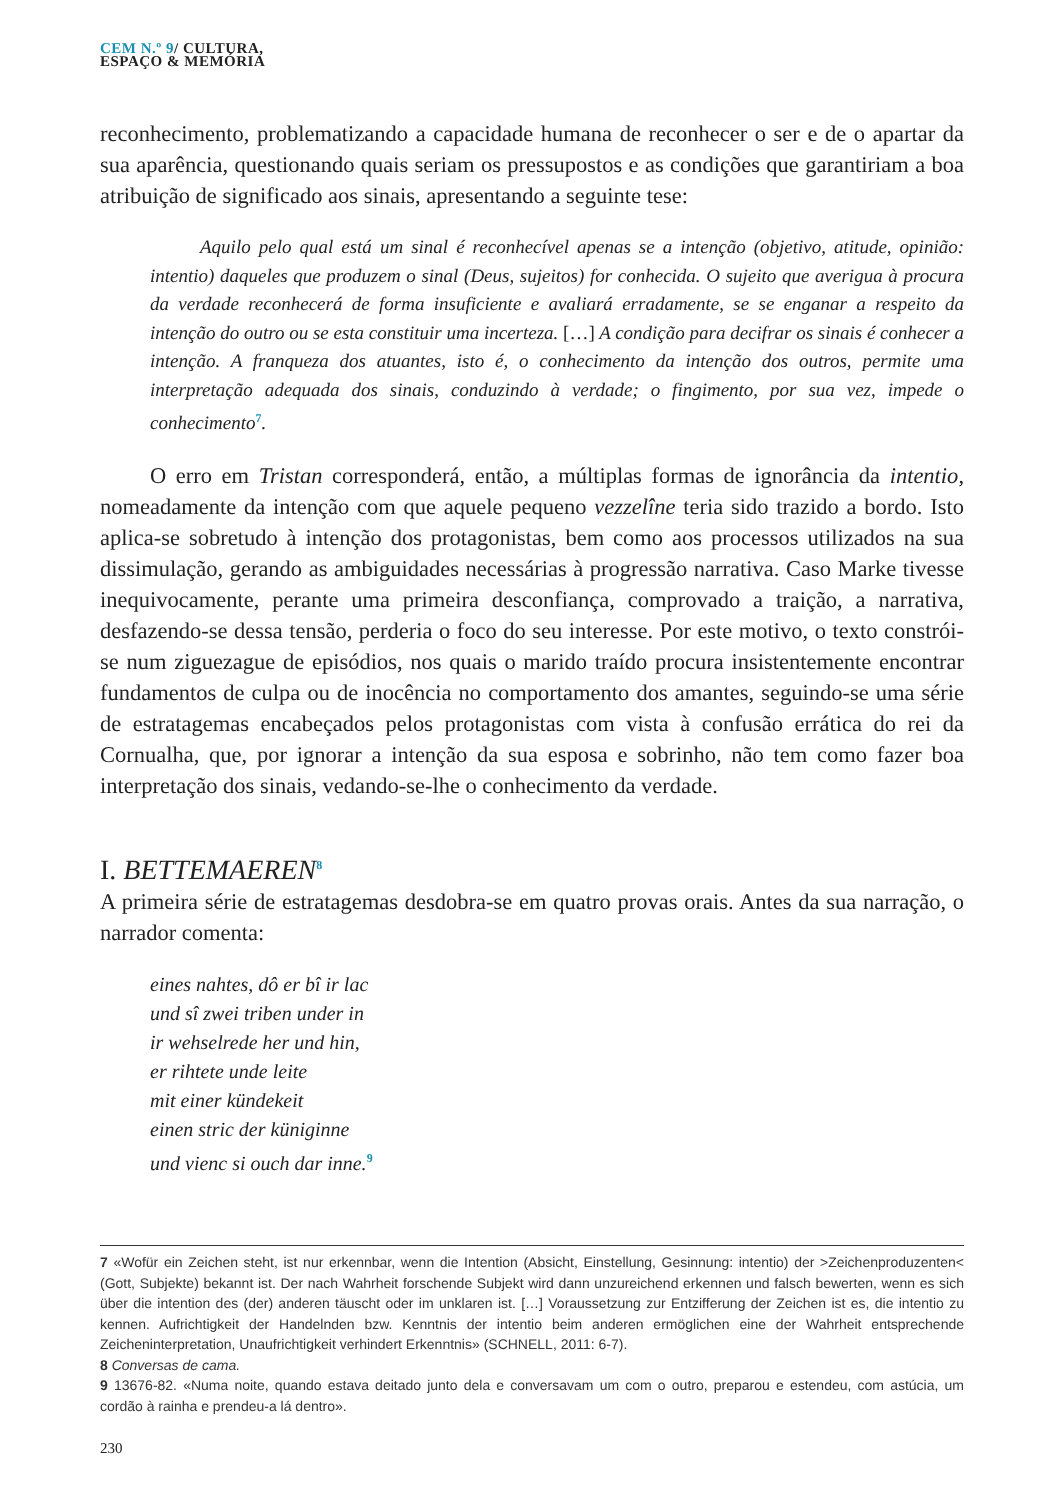CEM N.º 9/ CULTURA,
ESPAÇO & MEMÓRIA
reconhecimento, problematizando a capacidade humana de reconhecer o ser e de o apartar da sua aparência, questionando quais seriam os pressupostos e as condições que garantiriam a boa atribuição de significado aos sinais, apresentando a seguinte tese:
Aquilo pelo qual está um sinal é reconhecível apenas se a intenção (objetivo, atitude, opinião: intentio) daqueles que produzem o sinal (Deus, sujeitos) for conhecida. O sujeito que averigua à procura da verdade reconhecerá de forma insuficiente e avaliará erradamente, se se enganar a respeito da intenção do outro ou se esta constituir uma incerteza. […] A condição para decifrar os sinais é conhecer a intenção. A franqueza dos atuantes, isto é, o conhecimento da intenção dos outros, permite uma interpretação adequada dos sinais, conduzindo à verdade; o fingimento, por sua vez, impede o conhecimento<sup>7</sup>.
O erro em Tristan corresponderá, então, a múltiplas formas de ignorância da intentio, nomeadamente da intenção com que aquele pequeno vezzelîne teria sido trazido a bordo. Isto aplica-se sobretudo à intenção dos protagonistas, bem como aos processos utilizados na sua dissimulação, gerando as ambiguidades necessárias à progressão narrativa. Caso Marke tivesse inequivocamente, perante uma primeira desconfiança, comprovado a traição, a narrativa, desfazendo-se dessa tensão, perderia o foco do seu interesse. Por este motivo, o texto constrói-se num ziguezague de episódios, nos quais o marido traído procura insistentemente encontrar fundamentos de culpa ou de inocência no comportamento dos amantes, seguindo-se uma série de estratagemas encabeçados pelos protagonistas com vista à confusão errática do rei da Cornualha, que, por ignorar a intenção da sua esposa e sobrinho, não tem como fazer boa interpretação dos sinais, vedando-se-lhe o conhecimento da verdade.
I. BETTEMAEREN<sup>8</sup>
A primeira série de estratagemas desdobra-se em quatro provas orais. Antes da sua narração, o narrador comenta:
eines nahtes, dô er bî ir lac
und sî zwei triben under in
ir wehselrede her und hin,
er rihtete unde leite
mit einer kündekeit
einen stric der küniginne
und vienc si ouch dar inne.<sup>9</sup>
7 «Wofür ein Zeichen steht, ist nur erkennbar, wenn die Intention (Absicht, Einstellung, Gesinnung: intentio) der >Zeichenproduzenten< (Gott, Subjekte) bekannt ist. Der nach Wahrheit forschende Subjekt wird dann unzureichend erkennen und falsch bewerten, wenn es sich über die intention des (der) anderen täuscht oder im unklaren ist. […] Voraussetzung zur Entzifferung der Zeichen ist es, die intentio zu kennen. Aufrichtigkeit der Handelnden bzw. Kenntnis der intentio beim anderen ermöglichen eine der Wahrheit entsprechende Zeicheninterpretation, Unaufrichtigkeit verhindert Erkenntnis» (SCHNELL, 2011: 6-7).
8 Conversas de cama.
9 13676-82. «Numa noite, quando estava deitado junto dela e conversavam um com o outro, preparou e estendeu, com astúcia, um cordão à rainha e prendeu-a lá dentro».
230